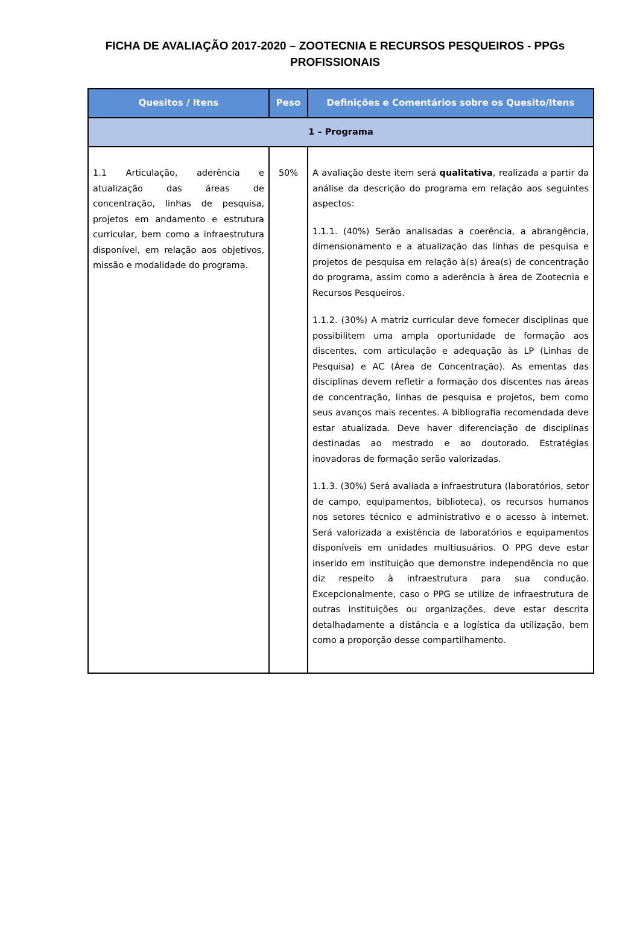FICHA DE AVALIAÇÃO 2017-2020 – ZOOTECNIA E RECURSOS PESQUEIROS - PPGs PROFISSIONAIS
| Quesitos / Itens | Peso | Definições e Comentários sobre os Quesito/Itens |
| --- | --- | --- |
| 1 – Programa | | |
| 1.1 Articulação, aderência e atualização das áreas de concentração, linhas de pesquisa, projetos em andamento e estrutura curricular, bem como a infraestrutura disponível, em relação aos objetivos, missão e modalidade do programa. | 50% | A avaliação deste item será qualitativa , realizada a partir da análise da descrição do programa em relação aos seguintes aspectos: 1.1.1. (40%) Serão analisadas a coerência, a abrangência, dimensionamento e a atualização das linhas de pesquisa e projetos de pesquisa em relação à(s) área(s) de concentração do programa, assim como a aderência à área de Zootecnia e Recursos Pesqueiros. 1.1.2. (30%) A matriz curricular deve fornecer disciplinas que possibilitem uma ampla oportunidade de formação aos discentes, com articulação e adequação às LP (Linhas de Pesquisa) e AC (Área de Concentração). As ementas das disciplinas devem refletir a formação dos discentes nas áreas de concentração, linhas de pesquisa e projetos, bem como seus avanços mais recentes. A bibliografia recomendada deve estar atualizada. Deve haver diferenciação de disciplinas destinadas ao mestrado e ao doutorado. Estratégias inovadoras de formação serão valorizadas. 1.1.3. (30%) Será avaliada a infraestrutura (laboratórios, setor de campo, equipamentos, biblioteca), os recursos humanos nos setores técnico e administrativo e o acesso à internet. Será valorizada a existência de laboratórios e equipamentos disponíveis em unidades multiusuários. O PPG deve estar inserido em instituição que demonstre independência no que diz respeito à infraestrutura para sua condução. Excepcionalmente, caso o PPG se utilize de infraestrutura de outras instituições ou organizações, deve estar descrita detalhadamente a distância e a logística da utilização, bem como a proporção desse compartilhamento. |